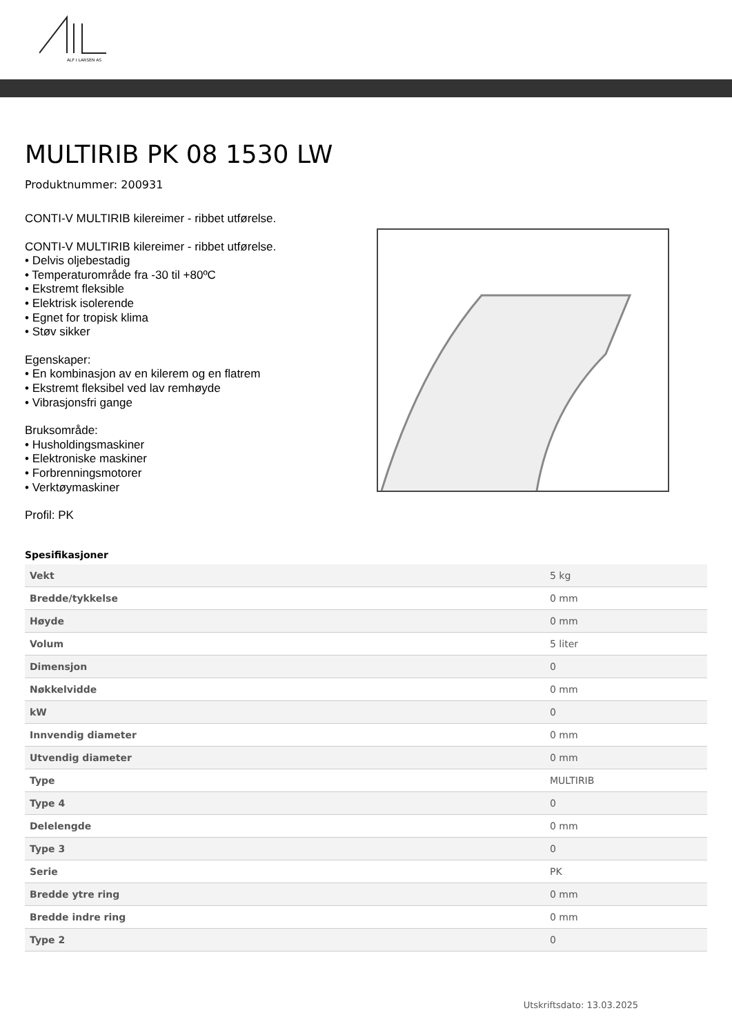ALF I LARSEN AS
MULTIRIB PK 08 1530 LW
Produktnummer: 200931
CONTI-V MULTIRIB kilereimer - ribbet utførelse.
CONTI-V MULTIRIB kilereimer - ribbet utførelse.
• Delvis oljebestadig
• Temperaturområde fra -30 til +80ºC
• Ekstremt fleksible
• Elektrisk isolerende
• Egnet for tropisk klima
• Støv sikker
Egenskaper:
• En kombinasjon av en kilerem og en flatrem
• Ekstremt fleksibel ved lav remhøyde
• Vibrasjonsfri gange
Bruksområde:
• Husholdingsmaskiner
• Elektroniske maskiner
• Forbrenningsmotorer
• Verktøymaskiner
Profil: PK
Spesifikasjoner
| Vekt | 5 kg |
| Bredde/tykkelse | 0 mm |
| Høyde | 0 mm |
| Volum | 5 liter |
| Dimensjon | 0 |
| Nøkkelvidde | 0 mm |
| kW | 0 |
| Innvendig diameter | 0 mm |
| Utvendig diameter | 0 mm |
| Type | MULTIRIB |
| Type 4 | 0 |
| Delelengde | 0 mm |
| Type 3 | 0 |
| Serie | PK |
| Bredde ytre ring | 0 mm |
| Bredde indre ring | 0 mm |
| Type 2 | 0 |
Utskriftsdato: 13.03.2025